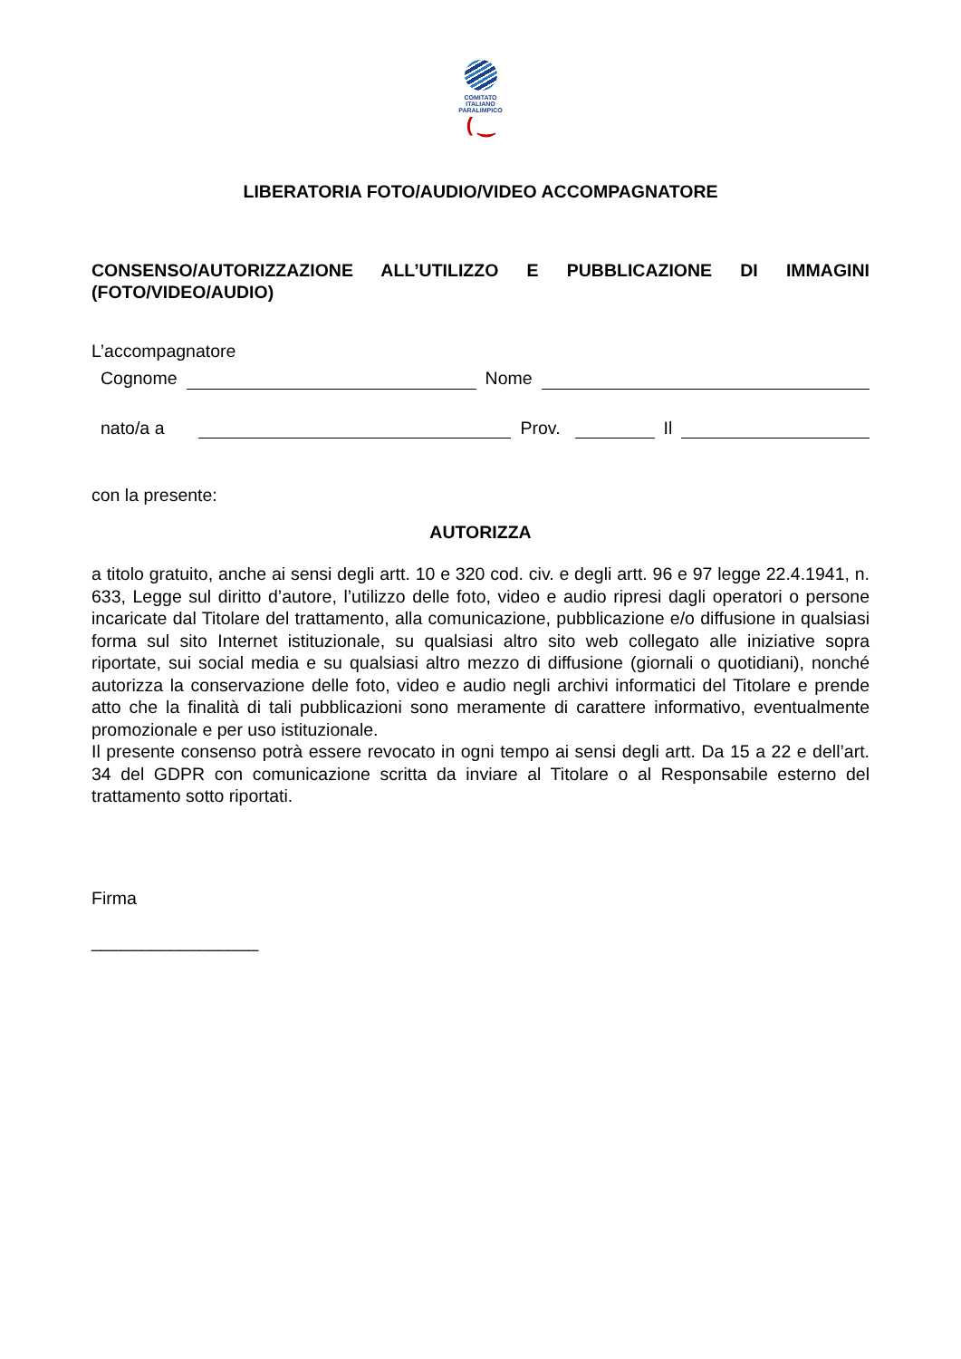COMITATO
ITALIANO
PARALIMPICO
( ‿
LIBERATORIA FOTO/AUDIO/VIDEO ACCOMPAGNATORE
CONSENSO/AUTORIZZAZIONE ALL’UTILIZZO E PUBBLICAZIONE DI IMMAGINI (FOTO/VIDEO/AUDIO)
L’accompagnatore
Cognome Nome
nato/a a Prov. Il
con la presente:
AUTORIZZA
a titolo gratuito, anche ai sensi degli artt. 10 e 320 cod. civ. e degli artt. 96 e 97 legge 22.4.1941, n. 633, Legge sul diritto d’autore, l’utilizzo delle foto, video e audio ripresi dagli operatori o persone incaricate dal Titolare del trattamento, alla comunicazione, pubblicazione e/o diffusione in qualsiasi forma sul sito Internet istituzionale, su qualsiasi altro sito web collegato alle iniziative sopra riportate, sui social media e su qualsiasi altro mezzo di diffusione (giornali o quotidiani), nonché autorizza la conservazione delle foto, video e audio negli archivi informatici del Titolare e prende atto che la finalità di tali pubblicazioni sono meramente di carattere informativo, eventualmente promozionale e per uso istituzionale.
Il presente consenso potrà essere revocato in ogni tempo ai sensi degli artt. Da 15 a 22 e dell’art. 34 del GDPR con comunicazione scritta da inviare al Titolare o al Responsabile esterno del trattamento sotto riportati.
Firma
_________________